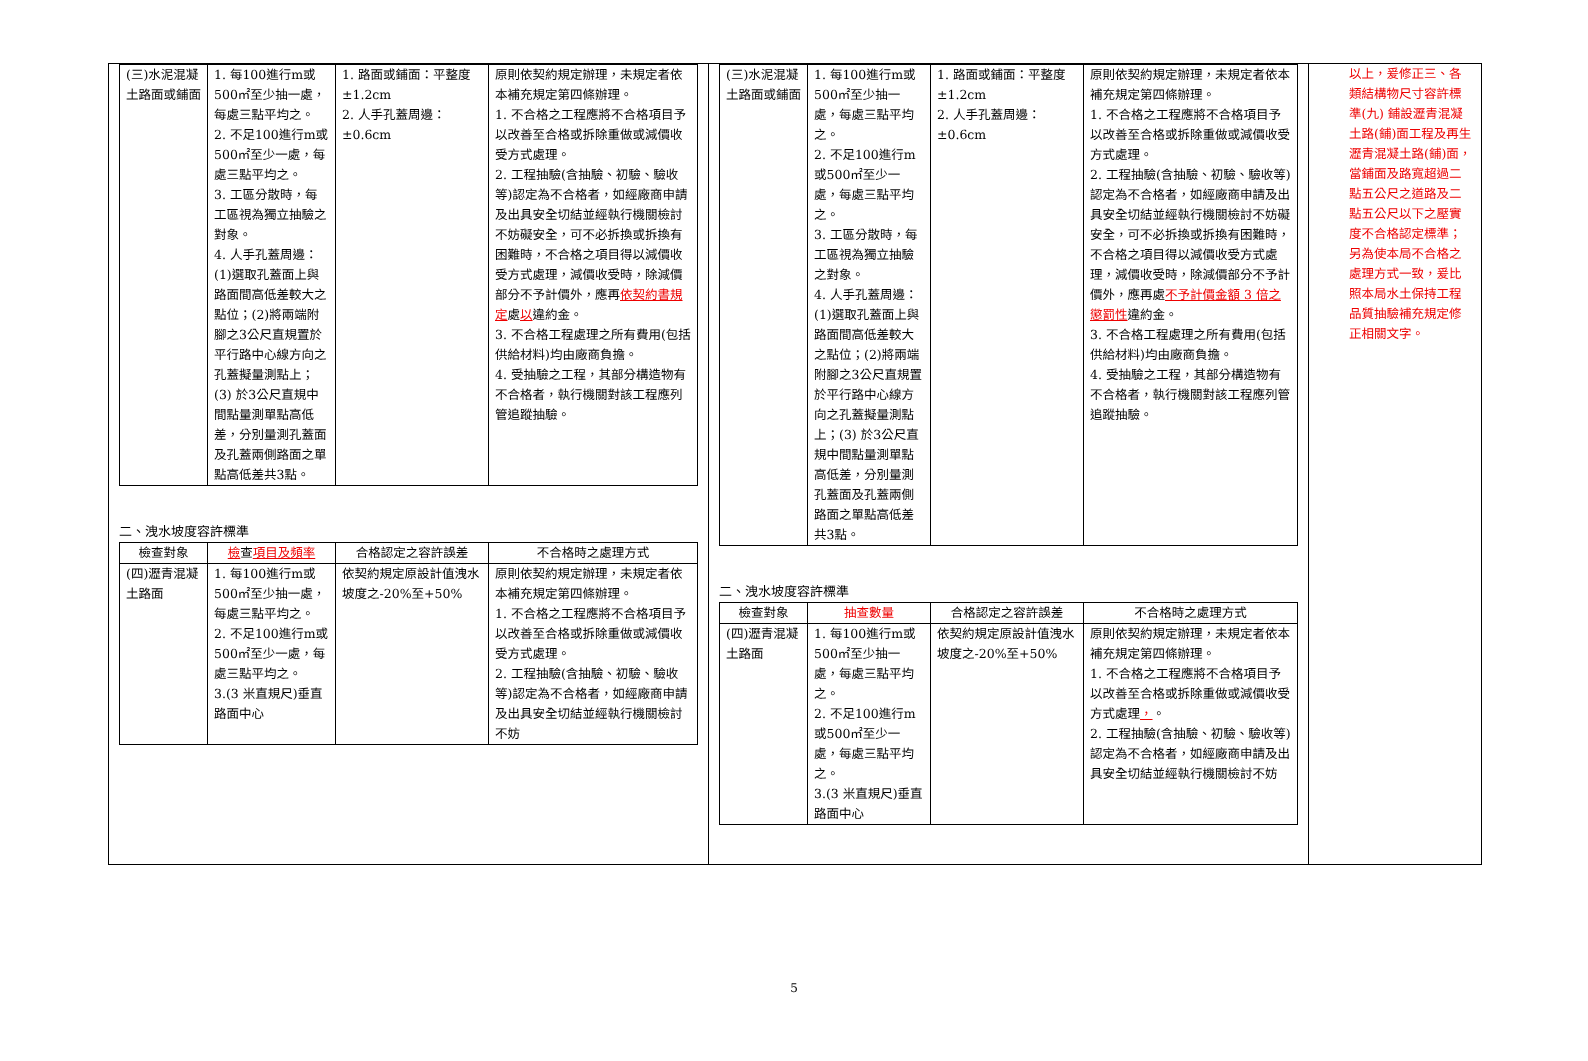| (三)水泥混凝土路面或鋪面 | 1. 每100進行m或500㎡至少抽一處，每處三點平均之。 2. 不足100進行m或500㎡至少一處，每處三點平均之。 3. 工區分散時，每工區視為獨立抽驗之對象。 4. 人手孔蓋周邊：(1)選取孔蓋面上與路面間高低差較大之點位；(2)將兩端附腳之3公尺直規置於平行路中心線方向之孔蓋擬量測點上；(3) 於3公尺直規中間點量測單點高低差，分別量測孔蓋面及孔蓋兩側路面之單點高低差共3點。 | 1. 路面或鋪面：平整度 ±1.2cm 2. 人手孔蓋周邊：±0.6cm | 原則依契約規定辦理，未規定者依本補充規定第四條辦理。 1. 不合格之工程應將不合格項目予以改善至合格或拆除重做或減價收受方式處理。 2. 工程抽驗(含抽驗、初驗、驗收等)認定為不合格者，如經廠商申請及出具安全切結並經執行機關檢討不妨礙安全，可不必拆換或拆換有困難時，不合格之項目得以減價收受方式處理，減價收受時，除減價部分不予計價外，應再 依契約書規定 處 以 違約金。 3. 不合格工程處理之所有費用(包括供給材料)均由廠商負擔。 4. 受抽驗之工程，其部分構造物有不合格者，執行機關對該工程應列管追蹤抽驗。 |
二、洩水坡度容許標準
| 檢查對象 | 檢 查 項目及頻率 | 合格認定之容許誤差 | 不合格時之處理方式 |
| --- | --- | --- | --- |
| (四)瀝青混凝土路面 | 1. 每100進行m或500㎡至少抽一處，每處三點平均之。 2. 不足100進行m或500㎡至少一處，每處三點平均之。 3.(3 米直規尺)垂直路面中心 | 依契約規定原設計值洩水坡度之-20%至+50% | 原則依契約規定辦理，未規定者依本補充規定第四條辦理。 1. 不合格之工程應將不合格項目予以改善至合格或拆除重做或減價收受方式處理。 2. 工程抽驗(含抽驗、初驗、驗收等)認定為不合格者，如經廠商申請及出具安全切結並經執行機關檢討不妨 |
| (三)水泥混凝土路面或鋪面 | 1. 每100進行m或500㎡至少抽一處，每處三點平均之。 2. 不足100進行m或500㎡至少一處，每處三點平均之。 3. 工區分散時，每工區視為獨立抽驗之對象。 4. 人手孔蓋周邊：(1)選取孔蓋面上與路面間高低差較大之點位；(2)將兩端附腳之3公尺直規置於平行路中心線方向之孔蓋擬量測點上；(3) 於3公尺直規中間點量測單點高低差，分別量測孔蓋面及孔蓋兩側路面之單點高低差共3點。 | 1. 路面或鋪面：平整度 ±1.2cm 2. 人手孔蓋周邊：±0.6cm | 原則依契約規定辦理，未規定者依本補充規定第四條辦理。 1. 不合格之工程應將不合格項目予以改善至合格或拆除重做或減價收受方式處理。 2. 工程抽驗(含抽驗、初驗、驗收等)認定為不合格者，如經廠商申請及出具安全切結並經執行機關檢討不妨礙安全，可不必拆換或拆換有困難時，不合格之項目得以減價收受方式處理，減價收受時，除減價部分不予計價外，應再處 不予計價金額 3 倍之懲罰性 違約金。 3. 不合格工程處理之所有費用(包括供給材料)均由廠商負擔。 4. 受抽驗之工程，其部分構造物有不合格者，執行機關對該工程應列管追蹤抽驗。 |
二、洩水坡度容許標準
| 檢查對象 | 抽查數量 | 合格認定之容許誤差 | 不合格時之處理方式 |
| --- | --- | --- | --- |
| (四)瀝青混凝土路面 | 1. 每100進行m或500㎡至少抽一處，每處三點平均之。 2. 不足100進行m或500㎡至少一處，每處三點平均之。 3.(3 米直規尺)垂直路面中心 | 依契約規定原設計值洩水坡度之-20%至+50% | 原則依契約規定辦理，未規定者依本補充規定第四條辦理。 1. 不合格之工程應將不合格項目予以改善至合格或拆除重做或減價收受方式處理 ， 。 2. 工程抽驗(含抽驗、初驗、驗收等)認定為不合格者，如經廠商申請及出具安全切結並經執行機關檢討不妨 |
以上，爰修正三、各類結構物尺寸容許標準(九) 鋪設瀝青混凝土路(鋪)面工程及再生瀝青混凝土路(鋪)面，當鋪面及路寬超過二點五公尺之道路及二點五公尺以下之壓實度不合格認定標準；另為使本局不合格之處理方式一致，爰比照本局水土保持工程品質抽驗補充規定修正相關文字。
5